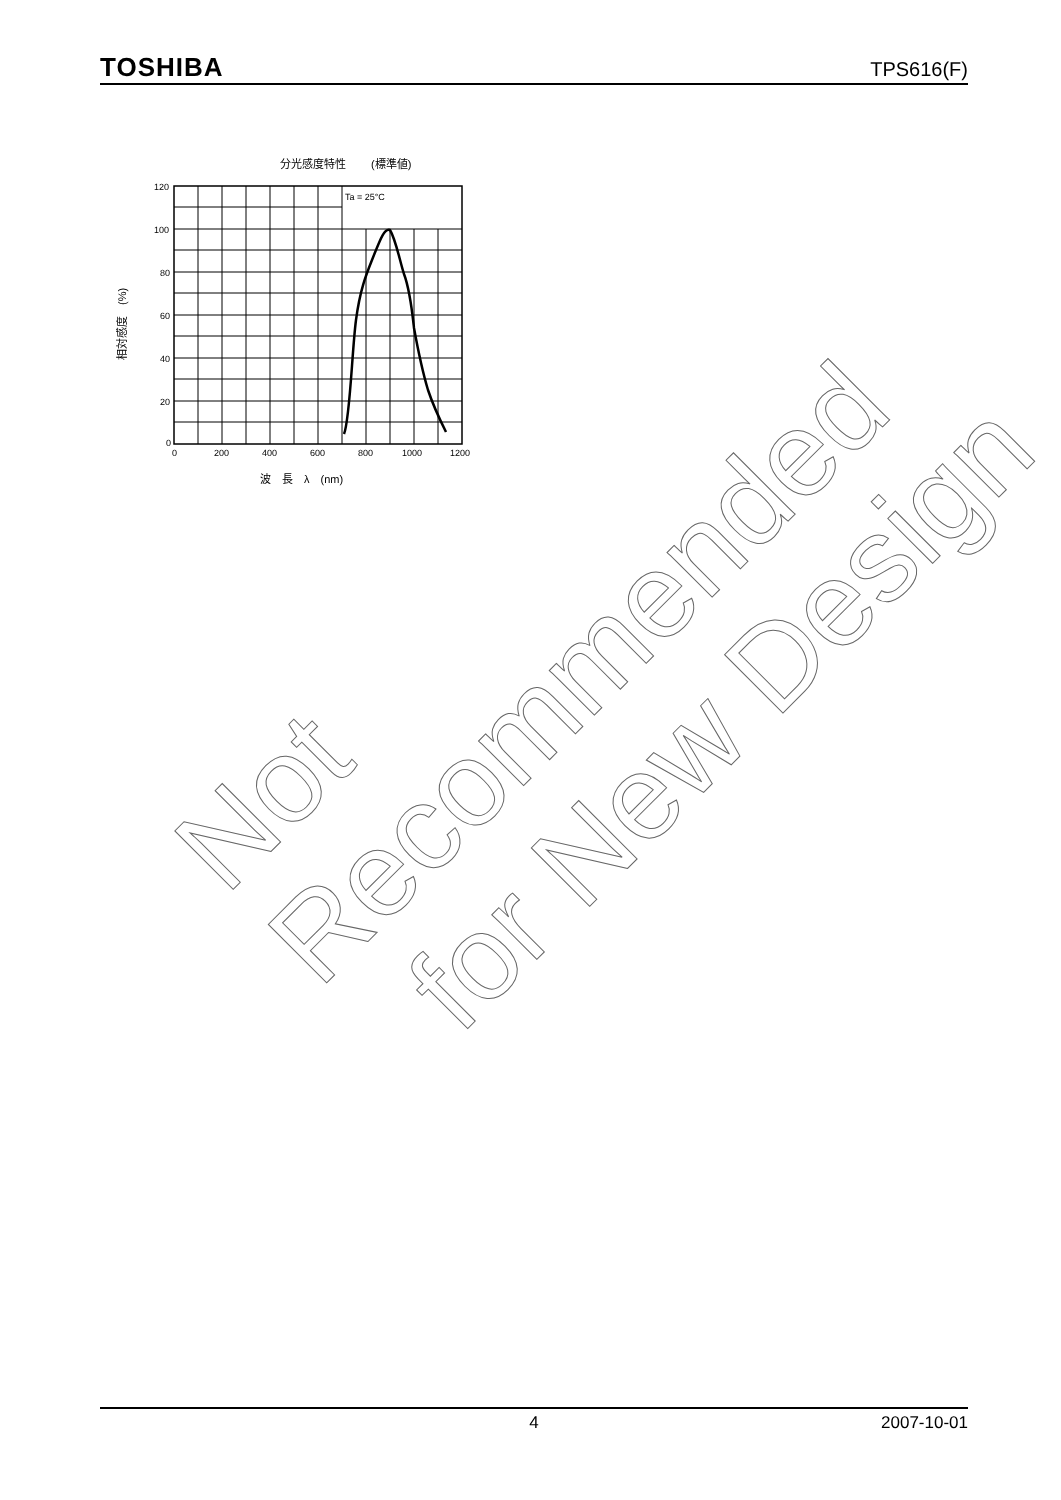TOSHIBA TPS616(F)
分光感度特性 　　(標準値)
Ta = 25°C
120
100
80
60
40
20
0
0
200
400
600
800
1000
1200
波　長　λ　(nm)
相対感度　(%)
Not Recommended
for New Design
4 2007-10-01